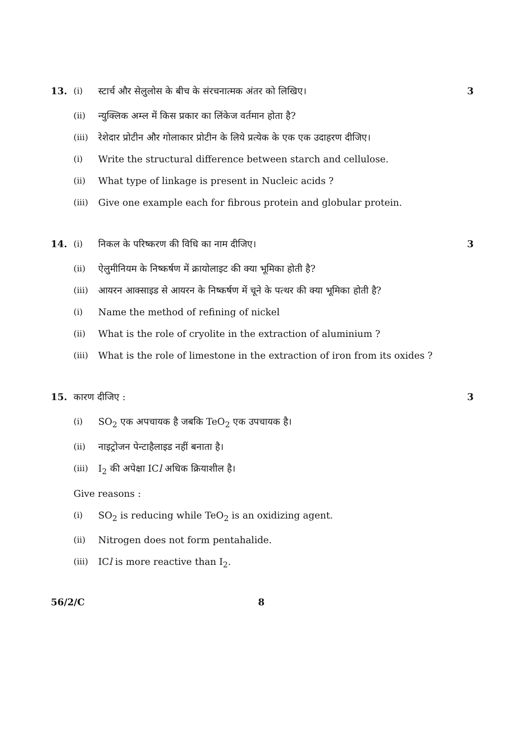13.
(i) स्टार्च और सेलुलोस के बीच के संरचनात्मक अंतर को लिखिए।
3
(ii) न्युक्लिक अम्ल में किस प्रकार का लिंकेज वर्तमान होता है?
(iii) रेशेदार प्रोटीन और गोलाकार प्रोटीन के लिये प्रत्येक के एक एक उदाहरण दीजिए।
(i) Write the structural difference between starch and cellulose.
(ii) What type of linkage is present in Nucleic acids ?
(iii) Give one example each for fibrous protein and globular protein.
14.
(i) निकल के परिष्करण की विधि का नाम दीजिए।
3
(ii) ऐलुमीनियम के निष्कर्षण में क्रायोलाइट की क्या भूमिका होती है?
(iii) आयरन आक्साइड से आयरन के निष्कर्षण में चूने के पत्थर की क्या भूमिका होती है?
(i) Name the method of refining of nickel
(ii) What is the role of cryolite in the extraction of aluminium ?
(iii) What is the role of limestone in the extraction of iron from its oxides ?
15. कारण दीजिए : 3
(i) SO<sub>2</sub> एक अपचायक है जबकि TeO<sub>2</sub> एक उपचायक है।
(ii) नाइट्रोजन पेन्टाहैलाइड नहीं बनाता है।
(iii) I<sub>2</sub> की अपेक्षा ICl अधिक क्रियाशील है।
Give reasons :
(i) SO<sub>2</sub> is reducing while TeO<sub>2</sub> is an oxidizing agent.
(ii) Nitrogen does not form pentahalide.
(iii) ICl is more reactive than I<sub>2</sub>.
56/2/C 8